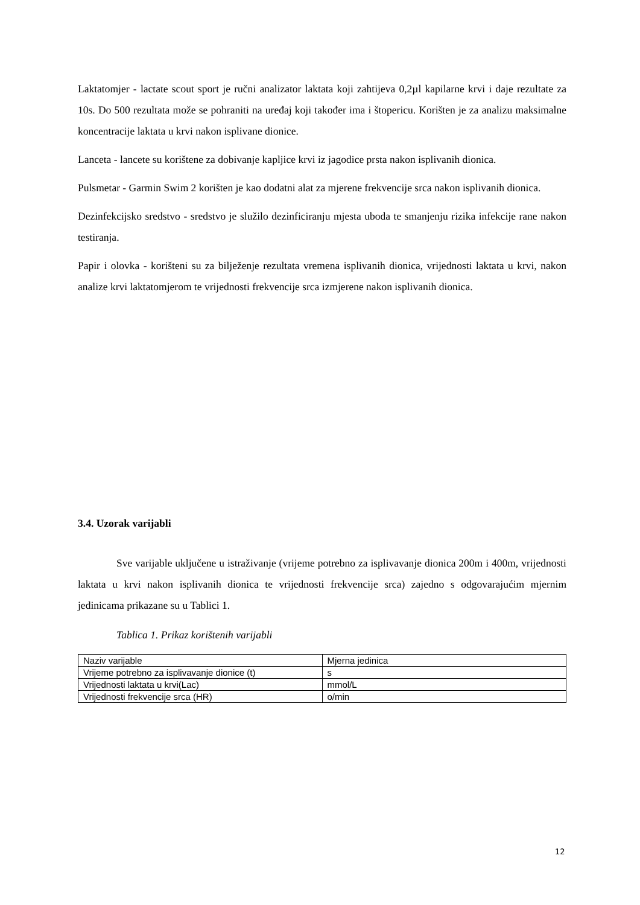Laktatomjer - lactate scout sport je ručni analizator laktata koji zahtijeva 0,2µl kapilarne krvi i daje rezultate za 10s. Do 500 rezultata može se pohraniti na uređaj koji također ima i štopericu. Korišten je za analizu maksimalne koncentracije laktata u krvi nakon isplivane dionice.
Lanceta - lancete su korištene za dobivanje kapljice krvi iz jagodice prsta nakon isplivanih dionica.
Pulsmetar - Garmin Swim 2 korišten je kao dodatni alat za mjerene frekvencije srca nakon isplivanih dionica.
Dezinfekcijsko sredstvo - sredstvo je služilo dezinficiranju mjesta uboda te smanjenju rizika infekcije rane nakon testiranja.
Papir i olovka - korišteni su za bilježenje rezultata vremena isplivanih dionica, vrijednosti laktata u krvi, nakon analize krvi laktatomjerom te vrijednosti frekvencije srca izmjerene nakon isplivanih dionica.
3.4. Uzorak varijabli
Sve varijable uključene u istraživanje (vrijeme potrebno za isplivavanje dionica 200m i 400m, vrijednosti laktata u krvi nakon isplivanih dionica te vrijednosti frekvencije srca) zajedno s odgovarajućim mjernim jedinicama prikazane su u Tablici 1.
Tablica 1. Prikaz korištenih varijabli
| Naziv varijable | Mjerna jedinica |
| Vrijeme potrebno za isplivavanje dionice (t) | s |
| Vrijednosti laktata u krvi(Lac) | mmol/L |
| Vrijednosti frekvencije srca (HR) | o/min |
12